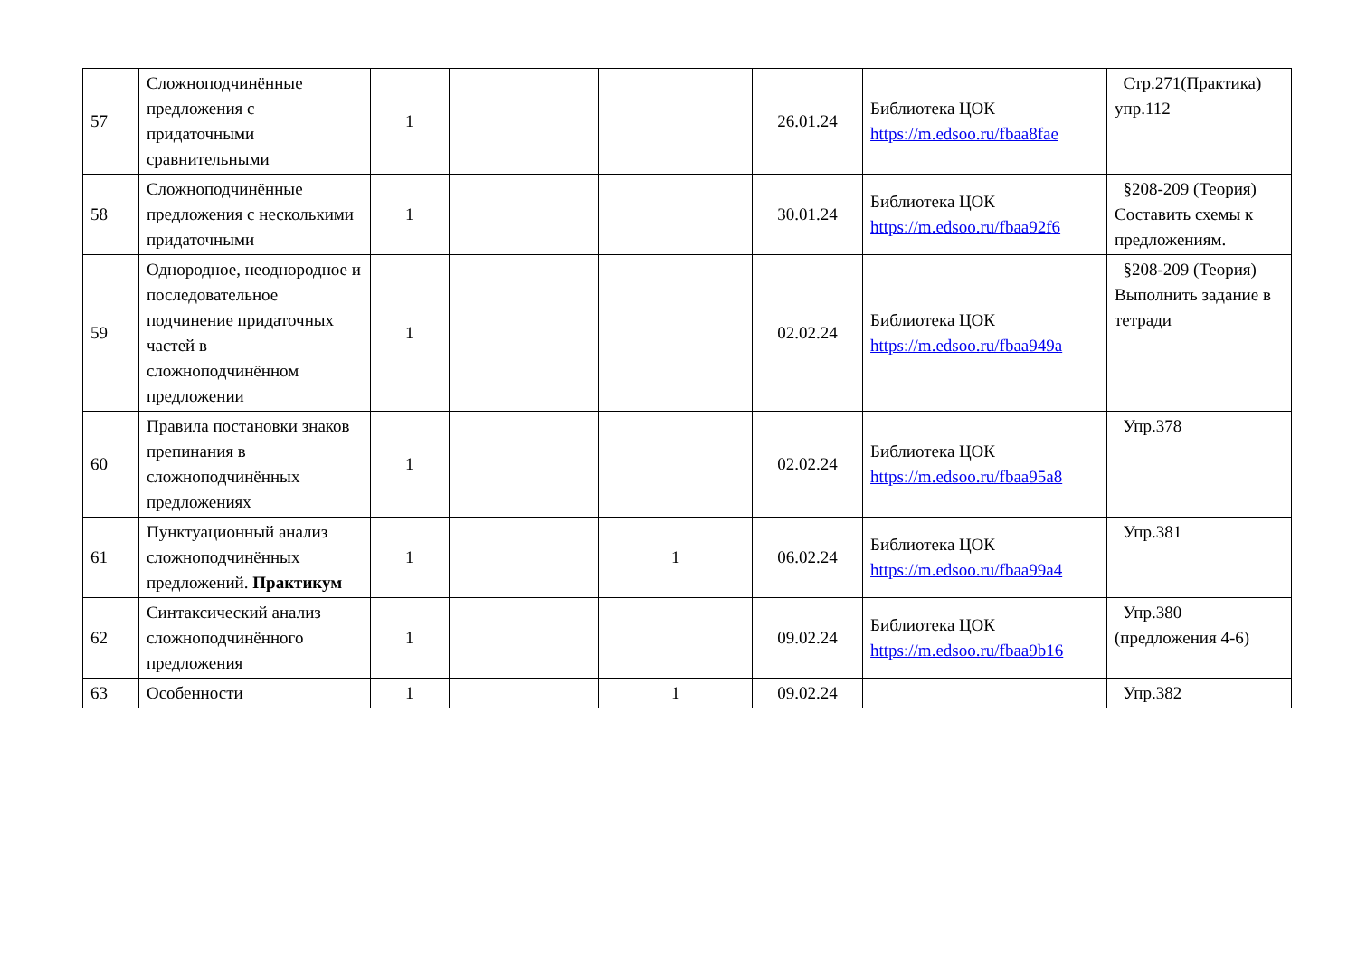| 57 | Сложноподчинённые предложения с придаточными сравнительными | 1 | | | 26.01.24 | Библиотека ЦОК https://m.edsoo.ru/fbaa8fae | Стр.271(Практика) упр.112 |
| 58 | Сложноподчинённые предложения с несколькими придаточными | 1 | | | 30.01.24 | Библиотека ЦОК https://m.edsoo.ru/fbaa92f6 | §208-209 (Теория) Составить схемы к предложениям. |
| 59 | Однородное, неоднородное и последовательное подчинение придаточных частей в сложноподчинённом предложении | 1 | | | 02.02.24 | Библиотека ЦОК https://m.edsoo.ru/fbaa949a | §208-209 (Теория) Выполнить задание в тетради |
| 60 | Правила постановки знаков препинания в сложноподчинённых предложениях | 1 | | | 02.02.24 | Библиотека ЦОК https://m.edsoo.ru/fbaa95a8 | Упр.378 |
| 61 | Пунктуационный анализ сложноподчинённых предложений. Практикум | 1 | | 1 | 06.02.24 | Библиотека ЦОК https://m.edsoo.ru/fbaa99a4 | Упр.381 |
| 62 | Синтаксический анализ сложноподчинённого предложения | 1 | | | 09.02.24 | Библиотека ЦОК https://m.edsoo.ru/fbaa9b16 | Упр.380 (предложения 4-6) |
| 63 | Особенности | 1 | | 1 | 09.02.24 | | Упр.382 |